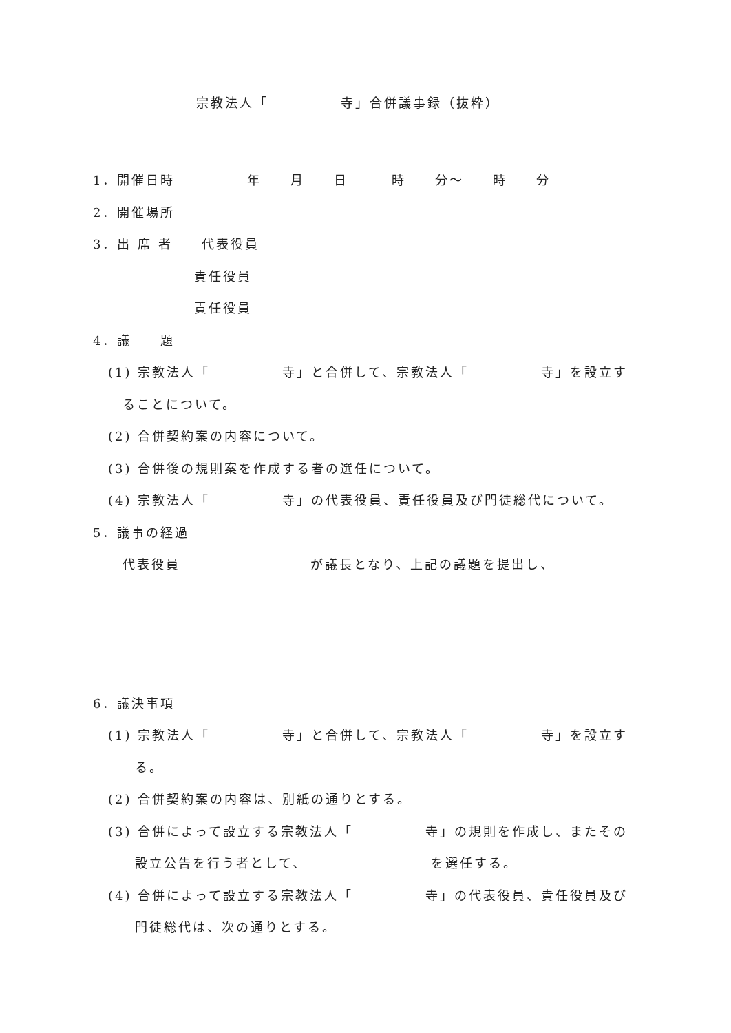宗教法人「　　　　　寺」合併議事録（抜粋）
1．開催日時　　　　　年　　月　　日　　　時　　分～　　時　　分
2．開催場所
3．出 席 者　　代表役員
　　　　　　　責任役員
　　　　　　　責任役員
4．議　　題
(1) 宗教法人「　　　　　寺」と合併して、宗教法人「　　　　　寺」を設立す
ることについて。
(2) 合併契約案の内容について。
(3) 合併後の規則案を作成する者の選任について。
(4) 宗教法人「　　　　　寺」の代表役員、責任役員及び門徒総代について。
5．議事の経過
代表役員　　　　　　　　　が議長となり、上記の議題を提出し、
6．議決事項
(1) 宗教法人「　　　　　寺」と合併して、宗教法人「　　　　　寺」を設立す
る。
(2) 合併契約案の内容は、別紙の通りとする。
(3) 合併によって設立する宗教法人「　　　　　寺」の規則を作成し、またその
設立公告を行う者として、　　　　　　　　　を選任する。
(4) 合併によって設立する宗教法人「　　　　　寺」の代表役員、責任役員及び
門徒総代は、次の通りとする。